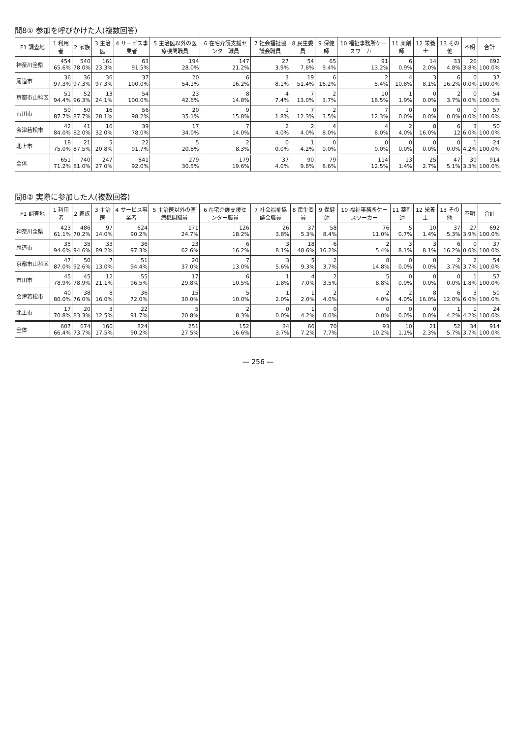問8① 参加を呼びかけた人(複数回答)
| F1 調査地 | 1 利用者 | 2 家族 | 3 主治医 | 4 サービス事業者 | 5 主治医以外の医療機関職員 | 6 在宅介護支援センター職員 | 7 社会福祉協議会職員 | 8 民生委員 | 9 保健師 | 10 福祉事務所ケースワーカー | 11 薬剤師 | 12 栄養士 | 13 その他 | 不明 | 合計 |
| --- | --- | --- | --- | --- | --- | --- | --- | --- | --- | --- | --- | --- | --- | --- | --- |
| 神奈川全県 | 454 65.6% | 540 78.0% | 161 23.3% | 63 91.5% | 194 28.0% | 147 21.2% | 27 3.9% | 54 7.8% | 65 9.4% | 91 13.2% | 6 0.9% | 14 2.0% | 33 4.8% | 26 3.8% | 692 100.0% |
| 尾道市 | 36 97.3% | 36 97.3% | 36 97.3% | 37 100.0% | 20 54.1% | 6 16.2% | 3 8.1% | 19 51.4% | 6 16.2% | 2 5.4% | 4 10.8% | 3 8.1% | 6 16.2% | 0 0.0% | 37 100.0% |
| 京都市山科区 | 51 94.4% | 52 96.3% | 13 24.1% | 54 100.0% | 23 42.6% | 8 14.8% | 4 7.4% | 7 13.0% | 2 3.7% | 10 18.5% | 1 1.9% | 0 0.0% | 2 3.7% | 0 0.0% | 54 100.0% |
| 市川市 | 50 87.7% | 50 87.7% | 16 28.1% | 56 98.2% | 20 35.1% | 9 15.8% | 1 1.8% | 7 12.3% | 2 3.5% | 7 12.3% | 0 0.0% | 0 0.0% | 0 0.0% | 0 0.0% | 57 100.0% |
| 会津若松市 | 42 84.0% | 41 82.0% | 16 32.0% | 39 78.0% | 17 34.0% | 7 14.0% | 2 4.0% | 2 4.0% | 4 8.0% | 4 8.0% | 2 4.0% | 8 16.0% | 6 12 | 3 6.0% | 50 100.0% |
| 北上市 | 18 75.0% | 21 87.5% | 5 20.8% | 22 91.7% | 5 20.8% | 2 8.3% | 0 0.0% | 1 4.2% | 0 0.0% | 0 0.0% | 0 0.0% | 0 0.0% | 0 0.0% | 1 4.2% | 24 100.0% |
| 全体 | 651 71.2% | 740 81.0% | 247 27.0% | 841 92.0% | 279 30.5% | 179 19.6% | 37 4.0% | 90 9.8% | 79 8.6% | 114 12.5% | 13 1.4% | 25 2.7% | 47 5.1% | 30 3.3% | 914 100.0% |
問8② 実際に参加した人(複数回答)
| F1 調査地 | 1 利用者 | 2 家族 | 3 主治医 | 4 サービス事業者 | 5 主治医以外の医療機関職員 | 6 在宅介護支援センター職員 | 7 社会福祉協議会職員 | 8 民生委員 | 9 保健師 | 10 福祉事務所ケースワーカー | 11 薬剤師 | 12 栄養士 | 13 その他 | 不明 | 合計 |
| --- | --- | --- | --- | --- | --- | --- | --- | --- | --- | --- | --- | --- | --- | --- | --- |
| 神奈川全県 | 423 61.1% | 486 70.2% | 97 14.0% | 624 90.2% | 171 24.7% | 126 18.2% | 26 3.8% | 37 5.3% | 58 8.4% | 76 11.0% | 5 0.7% | 10 1.4% | 37 5.3% | 27 3.9% | 692 100.0% |
| 尾道市 | 35 94.6% | 35 94.6% | 33 89.2% | 36 97.3% | 23 62.6% | 6 16.2% | 3 8.1% | 18 48.6% | 6 16.2% | 2 5.4% | 3 8.1% | 3 8.1% | 6 16.2% | 0 0.0% | 37 100.0% |
| 京都市山科区 | 47 87.0% | 50 92.6% | 7 13.0% | 51 94.4% | 20 37.0% | 7 13.0% | 3 5.6% | 5 9.3% | 2 3.7% | 8 14.8% | 0 0.0% | 0 0.0% | 2 3.7% | 2 3.7% | 54 100.0% |
| 市川市 | 45 78.9% | 45 78.9% | 12 21.1% | 55 96.5% | 17 29.8% | 6 10.5% | 1 1.8% | 4 7.0% | 2 3.5% | 5 8.8% | 0 0.0% | 0 0.0% | 0 0.0% | 1 1.8% | 57 100.0% |
| 会津若松市 | 40 80.0% | 38 76.0% | 8 16.0% | 36 72.0% | 15 30.0% | 5 10.0% | 1 2.0% | 1 2.0% | 2 4.0% | 2 4.0% | 2 4.0% | 8 16.0% | 6 12.0% | 3 6.0% | 50 100.0% |
| 北上市 | 17 70.8% | 20 83.3% | 3 12.5% | 22 91.7% | 5 20.8% | 2 8.3% | 0 0.0% | 1 4.2% | 0 0.0% | 0 0.0% | 0 0.0% | 0 0.0% | 1 4.2% | 1 4.2% | 24 100.0% |
| 全体 | 607 66.4% | 674 73.7% | 160 17.5% | 824 90.2% | 251 27.5% | 152 16.6% | 34 3.7% | 66 7.2% | 70 7.7% | 93 10.2% | 10 1.1% | 21 2.3% | 52 5.7% | 34 3.7% | 914 100.0% |
— 256 —